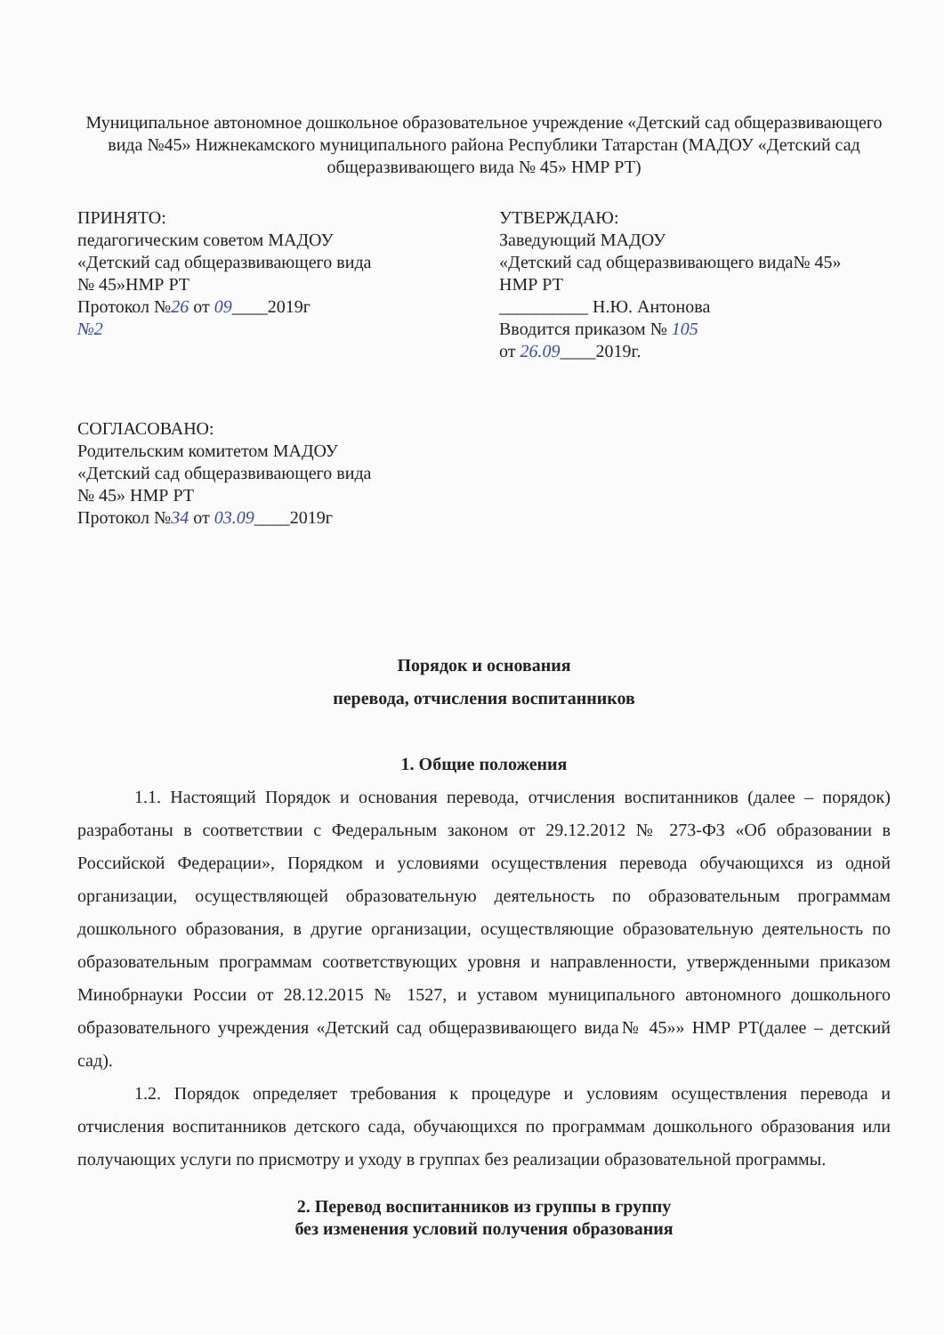Муниципальное автономное дошкольное образовательное учреждение «Детский сад общеразвивающего вида №45» Нижнекамского муниципального района Республики Татарстан (МАДОУ «Детский сад общеразвивающего вида № 45» НМР РТ)
ПРИНЯТО:
педагогическим советом МАДОУ
«Детский сад общеразвивающего вида
№ 45»НМР РТ
Протокол №26 от 09____2019г
№2
УТВЕРЖДАЮ:
Заведующий МАДОУ
«Детский сад общеразвивающего вида№ 45»
НМР РТ
__________ Н.Ю. Антонова
Вводится приказом № 105
от 26.09____2019г.
СОГЛАСОВАНО:
Родительским комитетом МАДОУ
«Детский сад общеразвивающего вида
№ 45» НМР РТ
Протокол №34 от 03.09____2019г
Порядок и основания
перевода, отчисления воспитанников
1. Общие положения
1.1. Настоящий Порядок и основания перевода, отчисления воспитанников (далее – порядок) разработаны в соответствии с Федеральным законом от 29.12.2012 № 273-ФЗ «Об образовании в Российской Федерации», Порядком и условиями осуществления перевода обучающихся из одной организации, осуществляющей образовательную деятельность по образовательным программам дошкольного образования, в другие организации, осуществляющие образовательную деятельность по образовательным программам соответствующих уровня и направленности, утвержденными приказом Минобрнауки России от 28.12.2015 № 1527, и уставом муниципального автономного дошкольного образовательного учреждения «Детский сад общеразвивающего вида№ 45»» НМР РТ(далее – детский сад).
1.2. Порядок определяет требования к процедуре и условиям осуществления перевода и отчисления воспитанников детского сада, обучающихся по программам дошкольного образования или получающих услуги по присмотру и уходу в группах без реализации образовательной программы.
2. Перевод воспитанников из группы в группу
без изменения условий получения образования